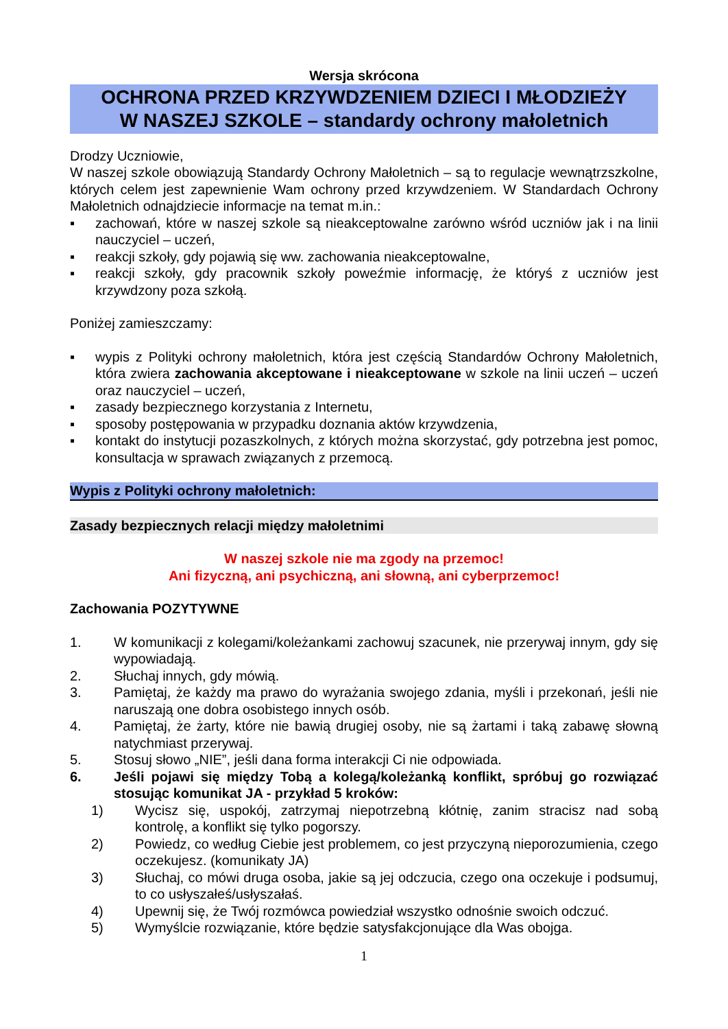Wersja skrócona
OCHRONA PRZED KRZYWDZENIEM DZIECI I MŁODZIEŻY
W NASZEJ SZKOLE – standardy ochrony małoletnich
Drodzy Uczniowie,
W naszej szkole obowiązują Standardy Ochrony Małoletnich – są to regulacje wewnątrzszkolne, których celem jest zapewnienie Wam ochrony przed krzywdzeniem. W Standardach Ochrony Małoletnich odnajdziecie informacje na temat m.in.:
▪ zachowań, które w naszej szkole są nieakceptowalne zarówno wśród uczniów jak i na linii nauczyciel – uczeń,
▪ reakcji szkoły, gdy pojawią się ww. zachowania nieakceptowalne,
▪ reakcji szkoły, gdy pracownik szkoły poweźmie informację, że któryś z uczniów jest krzywdzony poza szkołą.
Poniżej zamieszczamy:
▪ wypis z Polityki ochrony małoletnich, która jest częścią Standardów Ochrony Małoletnich, która zwiera zachowania akceptowane i nieakceptowane w szkole na linii uczeń – uczeń oraz nauczyciel – uczeń,
▪ zasady bezpiecznego korzystania z Internetu,
▪ sposoby postępowania w przypadku doznania aktów krzywdzenia,
▪ kontakt do instytucji pozaszkolnych, z których można skorzystać, gdy potrzebna jest pomoc, konsultacja w sprawach związanych z przemocą.
Wypis z Polityki ochrony małoletnich:
Zasady bezpiecznych relacji między małoletnimi
W naszej szkole nie ma zgody na przemoc!
Ani fizyczną, ani psychiczną, ani słowną, ani cyberprzemoc!
Zachowania POZYTYWNE
1. W komunikacji z kolegami/koleżankami zachowuj szacunek, nie przerywaj innym, gdy się wypowiadają.
2. Słuchaj innych, gdy mówią.
3. Pamiętaj, że każdy ma prawo do wyrażania swojego zdania, myśli i przekonań, jeśli nie naruszają one dobra osobistego innych osób.
4. Pamiętaj, że żarty, które nie bawią drugiej osoby, nie są żartami i taką zabawę słowną natychmiast przerywaj.
5. Stosuj słowo „NIE”, jeśli dana forma interakcji Ci nie odpowiada.
6. Jeśli pojawi się między Tobą a kolegą/koleżanką konflikt, spróbuj go rozwiązać stosując komunikat JA - przykład 5 kroków:
1) Wycisz się, uspokój, zatrzymaj niepotrzebną kłótnię, zanim stracisz nad sobą kontrolę, a konflikt się tylko pogorszy.
2) Powiedz, co według Ciebie jest problemem, co jest przyczyną nieporozumienia, czego oczekujesz. (komunikaty JA)
3) Słuchaj, co mówi druga osoba, jakie są jej odczucia, czego ona oczekuje i podsumuj, to co usłyszałeś/usłyszałaś.
4) Upewnij się, że Twój rozmówca powiedział wszystko odnośnie swoich odczuć.
5) Wymyślcie rozwiązanie, które będzie satysfakcjonujące dla Was obojga.
1